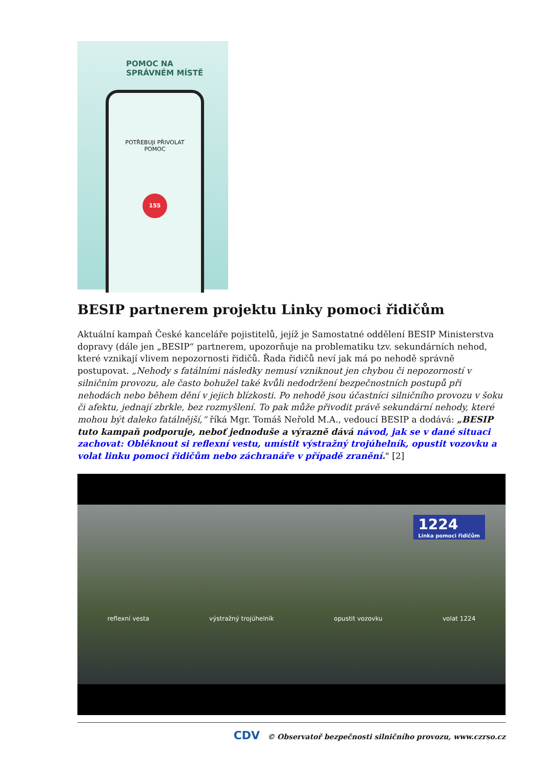POMOC NA
SPRÁVNÉM MÍSTĚ
POTŘEBUJI PŘIVOLAT
POMOC
155
BESIP partnerem projektu Linky pomoci řidičům
Aktuální kampaň České kanceláře pojistitelů, jejíž je Samostatné oddělení BESIP Ministerstva dopravy (dále jen „BESIP“ partnerem, upozorňuje na problematiku tzv. sekundárních nehod, které vznikají vlivem nepozornosti řidičů. Řada řidičů neví jak má po nehodě správně postupovat. „Nehody s fatálními následky nemusí vzniknout jen chybou či nepozorností v silničním provozu, ale často bohužel také kvůli nedodržení bezpečnostních postupů při nehodách nebo během dění v jejich blízkosti. Po nehodě jsou účastníci silničního provozu v šoku či afektu, jednají zbrkle, bez rozmyšlení. To pak může přivodit právě sekundární nehody, které mohou být daleko fatálnější,“ říká Mgr. Tomáš Neřold M.A., vedoucí BESIP a dodává: „BESIP tuto kampaň podporuje, neboť jednoduše a výrazně dává návod, jak se v dané situaci zachovat: Obléknout si reflexní vestu, umístit výstražný trojúhelník, opustit vozovku a volat linku pomoci řidičům nebo záchranáře v případě zranění." [2]
1224
Linka pomoci řidičům
reflexní vesta výstražný trojúhelník opustit vozovku volat 1224
CDV © Observatoř bezpečnosti silničního provozu, www.czrso.cz